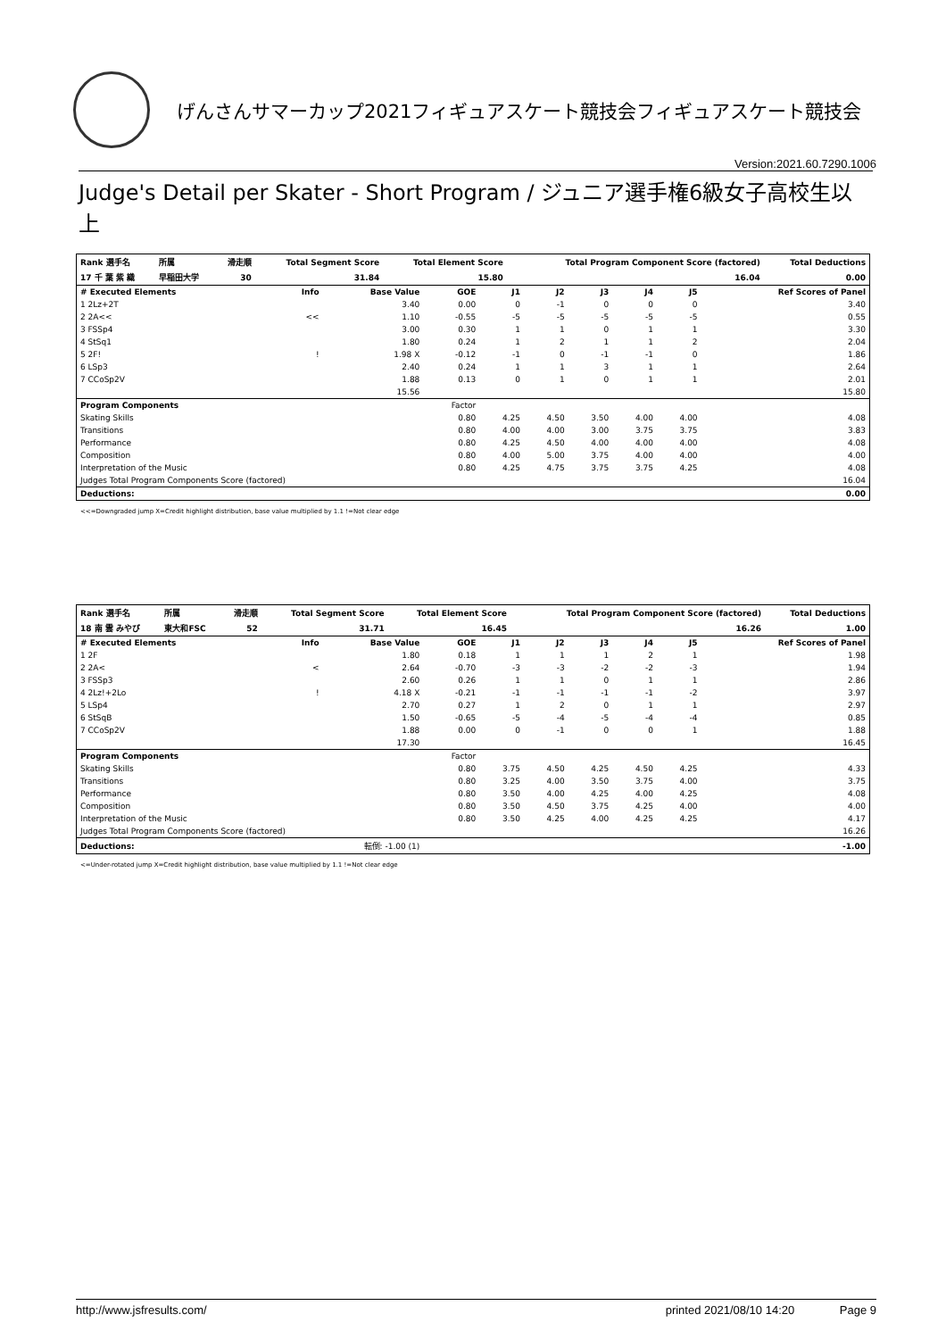げんさんサマーカップ2021フィギュアスケート競技会フィギュアスケート競技会
Version:2021.60.7290.1006
Judge's Detail per Skater - Short Program / ジュニア選手権6級女子高校生以上
| Rank 選手名 | 所属 | 滑走順 | Total Segment Score | Total Element Score | Total Program Component Score (factored) | Total Deductions |
| --- | --- | --- | --- | --- | --- | --- |
| 17 千 葉 紫 織 | 早稲田大学 | 30 | 31.84 | 15.80 | 16.04 | 0.00 |
| # Executed Elements | Info | Base Value | GOE | J1 | J2 | J3 | J4 | J5 | Ref Scores of Panel |
| --- | --- | --- | --- | --- | --- | --- | --- | --- | --- |
| 1 2Lz+2T | | 3.40 | 0.00 | 0 | -1 | 0 | 0 | 0 | 3.40 |
| 2 2A<< | << | 1.10 | -0.55 | -5 | -5 | -5 | -5 | -5 | 0.55 |
| 3 FSSp4 | | 3.00 | 0.30 | 1 | 1 | 0 | 1 | 1 | 3.30 |
| 4 StSq1 | | 1.80 | 0.24 | 1 | 2 | 1 | 1 | 2 | 2.04 |
| 5 2F! | ! | 1.98 X | -0.12 | -1 | 0 | -1 | -1 | 0 | 1.86 |
| 6 LSp3 | | 2.40 | 0.24 | 1 | 1 | 3 | 1 | 1 | 2.64 |
| 7 CCoSp2V | | 1.88 | 0.13 | 0 | 1 | 0 | 1 | 1 | 2.01 |
| | | 15.56 | | | | | | | 15.80 |
| Program Components | | | Factor | | | | | | |
| Skating Skills | | | 0.80 | 4.25 | 4.50 | 3.50 | 4.00 | 4.00 | 4.08 |
| Transitions | | | 0.80 | 4.00 | 4.00 | 3.00 | 3.75 | 3.75 | 3.83 |
| Performance | | | 0.80 | 4.25 | 4.50 | 4.00 | 4.00 | 4.00 | 4.08 |
| Composition | | | 0.80 | 4.00 | 5.00 | 3.75 | 4.00 | 4.00 | 4.00 |
| Interpretation of the Music | | | 0.80 | 4.25 | 4.75 | 3.75 | 3.75 | 4.25 | 4.08 |
| Judges Total Program Components Score (factored) | | | | | | | | | 16.04 |
| Deductions: | | | | | | | | | 0.00 |
<<=Downgraded jump X=Credit highlight distribution, base value multiplied by 1.1 !=Not clear edge
| Rank 選手名 | 所属 | 滑走順 | Total Segment Score | Total Element Score | Total Program Component Score (factored) | Total Deductions |
| --- | --- | --- | --- | --- | --- | --- |
| 18 南 雲 みやび | 東大和FSC | 52 | 31.71 | 16.45 | 16.26 | 1.00 |
| # Executed Elements | Info | Base Value | GOE | J1 | J2 | J3 | J4 | J5 | Ref Scores of Panel |
| --- | --- | --- | --- | --- | --- | --- | --- | --- | --- |
| 1 2F | | 1.80 | 0.18 | 1 | 1 | 1 | 2 | 1 | 1.98 |
| 2 2A< | < | 2.64 | -0.70 | -3 | -3 | -2 | -2 | -3 | 1.94 |
| 3 FSSp3 | | 2.60 | 0.26 | 1 | 1 | 0 | 1 | 1 | 2.86 |
| 4 2Lz!+2Lo | ! | 4.18 X | -0.21 | -1 | -1 | -1 | -1 | -2 | 3.97 |
| 5 LSp4 | | 2.70 | 0.27 | 1 | 2 | 0 | 1 | 1 | 2.97 |
| 6 StSqB | | 1.50 | -0.65 | -5 | -4 | -5 | -4 | -4 | 0.85 |
| 7 CCoSp2V | | 1.88 | 0.00 | 0 | -1 | 0 | 0 | 1 | 1.88 |
| | | 17.30 | | | | | | | 16.45 |
| Program Components | | | Factor | | | | | | |
| Skating Skills | | | 0.80 | 3.75 | 4.50 | 4.25 | 4.50 | 4.25 | 4.33 |
| Transitions | | | 0.80 | 3.25 | 4.00 | 3.50 | 3.75 | 4.00 | 3.75 |
| Performance | | | 0.80 | 3.50 | 4.00 | 4.25 | 4.00 | 4.25 | 4.08 |
| Composition | | | 0.80 | 3.50 | 4.50 | 3.75 | 4.25 | 4.00 | 4.00 |
| Interpretation of the Music | | | 0.80 | 3.50 | 4.25 | 4.00 | 4.25 | 4.25 | 4.17 |
| Judges Total Program Components Score (factored) | | | | | | | | | 16.26 |
| Deductions: | 転倒: -1.00 (1) | | | | | | | | -1.00 |
<=Under-rotated jump X=Credit highlight distribution, base value multiplied by 1.1 !=Not clear edge
http://www.jsfresults.com/ printed 2021/08/10 14:20 Page 9